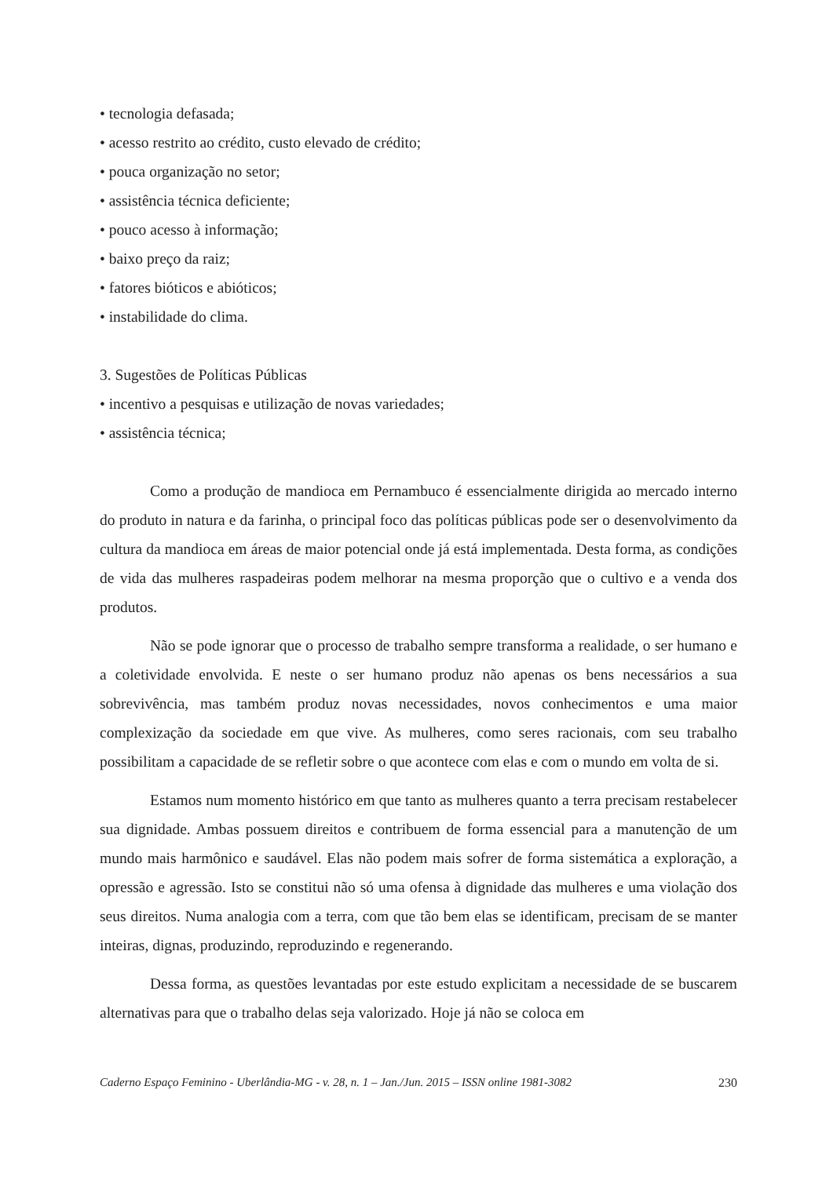• tecnologia defasada;
• acesso restrito ao crédito, custo elevado de crédito;
• pouca organização no setor;
• assistência técnica deficiente;
• pouco acesso à informação;
• baixo preço da raiz;
• fatores bióticos e abióticos;
• instabilidade do clima.
3. Sugestões de Políticas Públicas
• incentivo a pesquisas e utilização de novas variedades;
• assistência técnica;
Como a produção de mandioca em Pernambuco é essencialmente dirigida ao mercado interno do produto in natura e da farinha, o principal foco das políticas públicas pode ser o desenvolvimento da cultura da mandioca em áreas de maior potencial onde já está implementada. Desta forma, as condições de vida das mulheres raspadeiras podem melhorar na mesma proporção que o cultivo e a venda dos produtos.
Não se pode ignorar que o processo de trabalho sempre transforma a realidade, o ser humano e a coletividade envolvida. E neste o ser humano produz não apenas os bens necessários a sua sobrevivência, mas também produz novas necessidades, novos conhecimentos e uma maior complexização da sociedade em que vive. As mulheres, como seres racionais, com seu trabalho possibilitam a capacidade de se refletir sobre o que acontece com elas e com o mundo em volta de si.
Estamos num momento histórico em que tanto as mulheres quanto a terra precisam restabelecer sua dignidade. Ambas possuem direitos e contribuem de forma essencial para a manutenção de um mundo mais harmônico e saudável. Elas não podem mais sofrer de forma sistemática a exploração, a opressão e agressão. Isto se constitui não só uma ofensa à dignidade das mulheres e uma violação dos seus direitos. Numa analogia com a terra, com que tão bem elas se identificam, precisam de se manter inteiras, dignas, produzindo, reproduzindo e regenerando.
Dessa forma, as questões levantadas por este estudo explicitam a necessidade de se buscarem alternativas para que o trabalho delas seja valorizado. Hoje já não se coloca em
Caderno Espaço Feminino - Uberlândia-MG - v. 28, n. 1 – Jan./Jun. 2015 – ISSN online 1981-3082 230